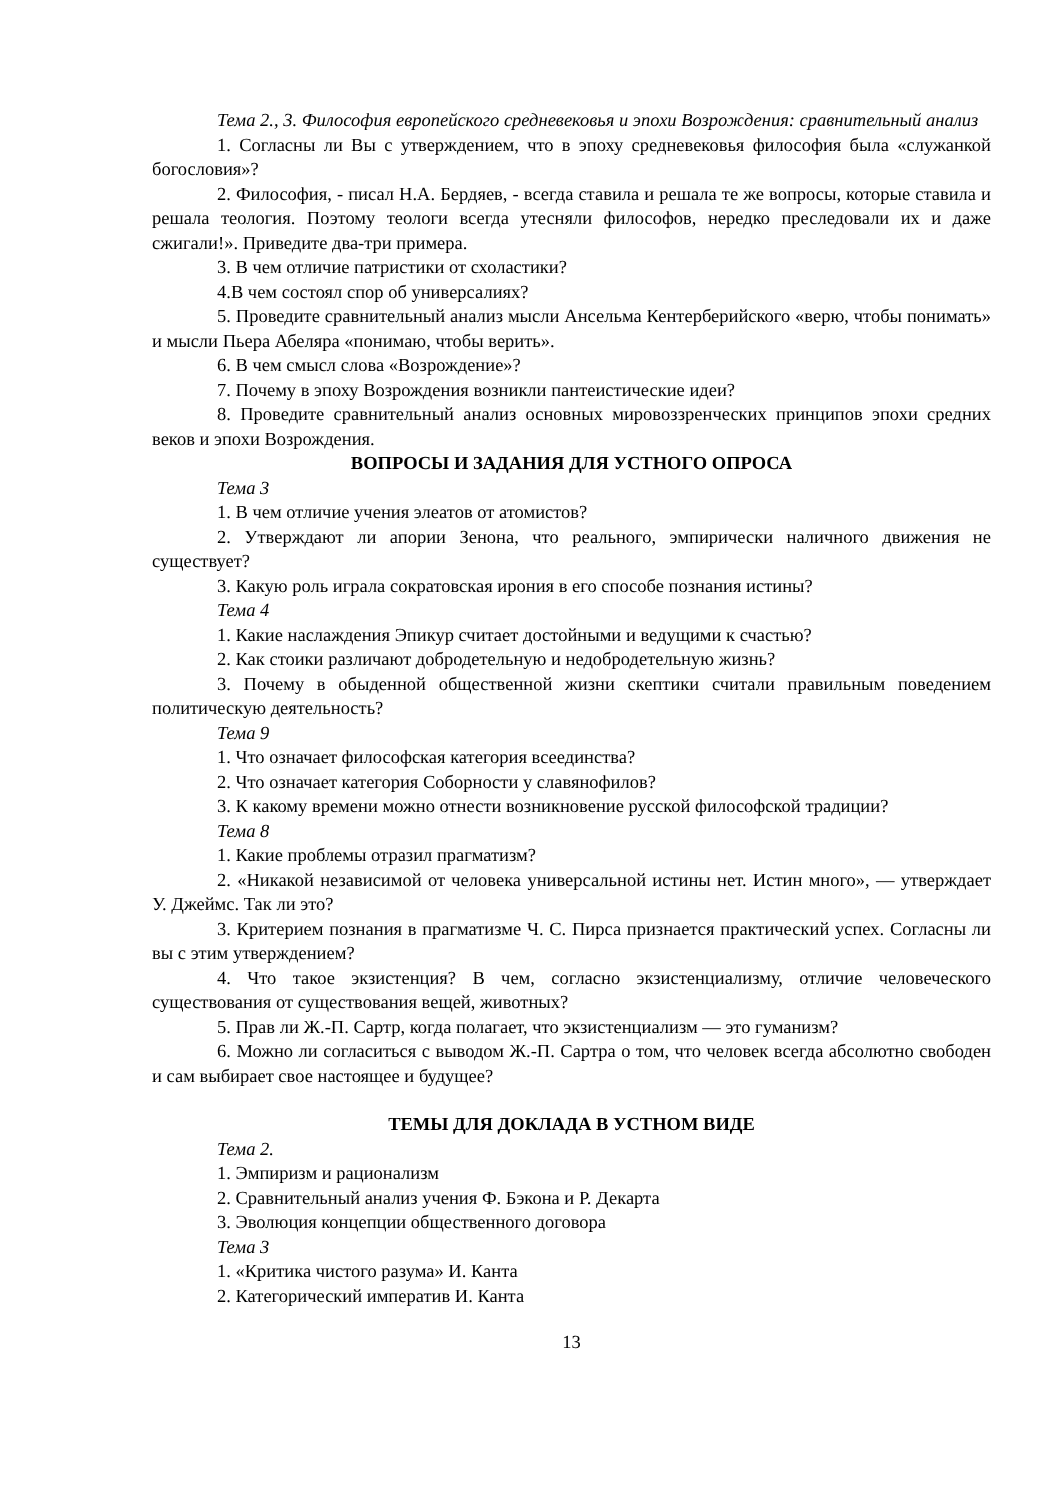Тема 2., 3. Философия европейского средневековья и эпохи Возрождения: сравнительный анализ
1. Согласны ли Вы с утверждением, что в эпоху средневековья философия была «служанкой богословия»?
2. Философия, - писал Н.А. Бердяев, - всегда ставила и решала те же вопросы, которые ставила и решала теология. Поэтому теологи всегда утесняли философов, нередко преследовали их и даже сжигали!». Приведите два-три примера.
3. В чем отличие патристики от схоластики?
4.В чем состоял спор об универсалиях?
5. Проведите сравнительный анализ мысли Ансельма Кентерберийского «верю, чтобы понимать» и мысли Пьера Абеляра «понимаю, чтобы верить».
6. В чем смысл слова «Возрождение»?
7. Почему в эпоху Возрождения возникли пантеистические идеи?
8. Проведите сравнительный анализ основных мировоззренческих принципов эпохи средних веков и эпохи Возрождения.
ВОПРОСЫ И ЗАДАНИЯ ДЛЯ УСТНОГО ОПРОСА
Тема 3
1. В чем отличие учения элеатов от атомистов?
2. Утверждают ли апории Зенона, что реального, эмпирически наличного движения не существует?
3. Какую роль играла сократовская ирония в его способе познания истины?
Тема 4
1. Какие наслаждения Эпикур считает достойными и ведущими к счастью?
2. Как стоики различают добродетельную и недобродетельную жизнь?
3. Почему в обыденной общественной жизни скептики считали правильным поведением политическую деятельность?
Тема 9
1. Что означает философская категория всеединства?
2. Что означает категория Соборности у славянофилов?
3. К какому времени можно отнести возникновение русской философской традиции?
Тема 8
1. Какие проблемы отразил прагматизм?
2. «Никакой независимой от человека универсальной истины нет. Истин много», — утверждает У. Джеймс. Так ли это?
3. Критерием познания в прагматизме Ч. С. Пирса признается практический успех. Согласны ли вы с этим утверждением?
4. Что такое экзистенция? В чем, согласно экзистенциализму, отличие человеческого существования от существования вещей, животных?
5. Прав ли Ж.-П. Сартр, когда полагает, что экзистенциализм — это гуманизм?
6. Можно ли согласиться с выводом Ж.-П. Сартра о том, что человек всегда абсолютно свободен и сам выбирает свое настоящее и будущее?
ТЕМЫ ДЛЯ ДОКЛАДА В УСТНОМ ВИДЕ
Тема 2.
1. Эмпиризм и рационализм
2. Сравнительный анализ учения Ф. Бэкона и Р. Декарта
3. Эволюция концепции общественного договора
Тема 3
1. «Критика чистого разума» И. Канта
2. Категорический императив И. Канта
13